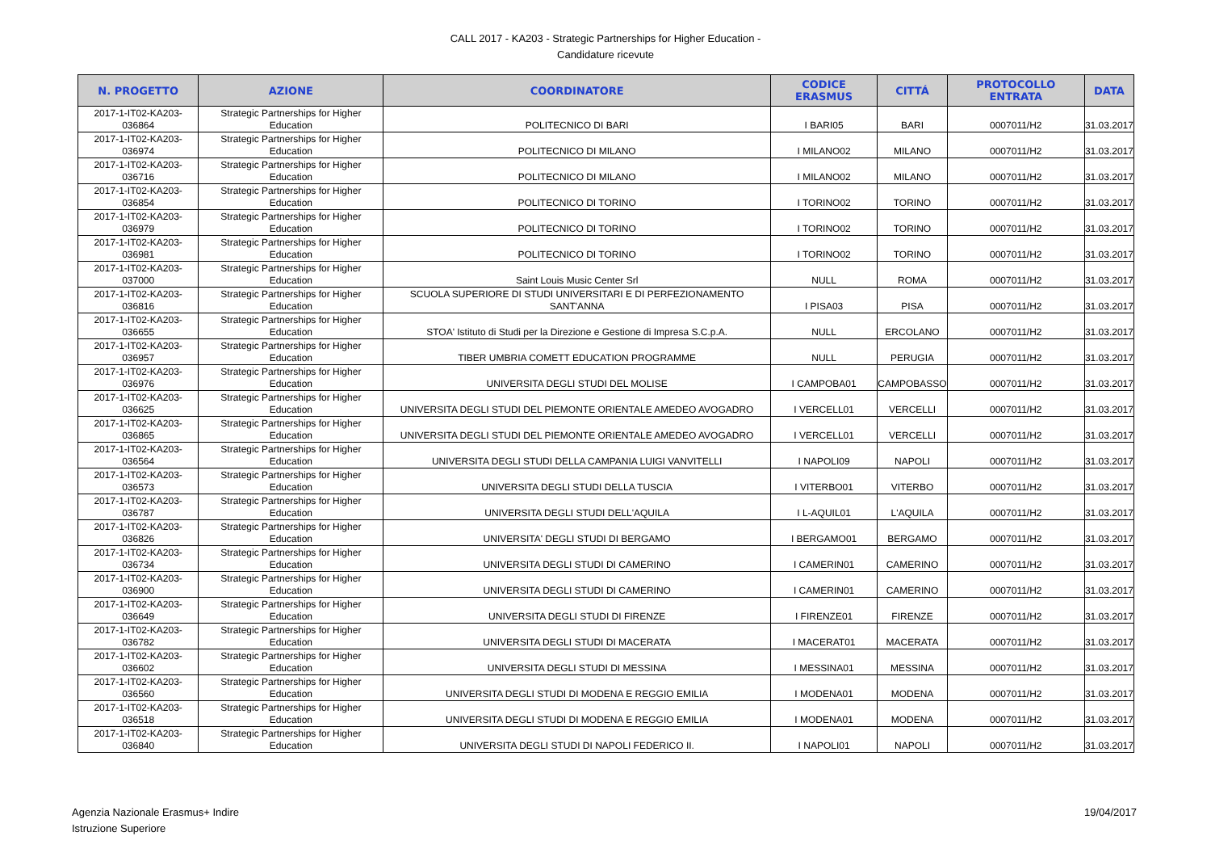CALL 2017 - KA203 - Strategic Partnerships for Higher Education -
Candidature ricevute
| N. PROGETTO | AZIONE | COORDINATORE | CODICE ERASMUS | CITTÁ | PROTOCOLLO ENTRATA | DATA |
| --- | --- | --- | --- | --- | --- | --- |
| 2017-1-IT02-KA203-036864 | Strategic Partnerships for Higher Education | POLITECNICO DI BARI | I BARI05 | BARI | 0007011/H2 | 31.03.2017 |
| 2017-1-IT02-KA203-036974 | Strategic Partnerships for Higher Education | POLITECNICO DI MILANO | I MILANO02 | MILANO | 0007011/H2 | 31.03.2017 |
| 2017-1-IT02-KA203-036716 | Strategic Partnerships for Higher Education | POLITECNICO DI MILANO | I MILANO02 | MILANO | 0007011/H2 | 31.03.2017 |
| 2017-1-IT02-KA203-036854 | Strategic Partnerships for Higher Education | POLITECNICO DI TORINO | I TORINO02 | TORINO | 0007011/H2 | 31.03.2017 |
| 2017-1-IT02-KA203-036979 | Strategic Partnerships for Higher Education | POLITECNICO DI TORINO | I TORINO02 | TORINO | 0007011/H2 | 31.03.2017 |
| 2017-1-IT02-KA203-036981 | Strategic Partnerships for Higher Education | POLITECNICO DI TORINO | I TORINO02 | TORINO | 0007011/H2 | 31.03.2017 |
| 2017-1-IT02-KA203-037000 | Strategic Partnerships for Higher Education | Saint Louis Music Center Srl | NULL | ROMA | 0007011/H2 | 31.03.2017 |
| 2017-1-IT02-KA203-036816 | Strategic Partnerships for Higher Education | SCUOLA SUPERIORE DI STUDI UNIVERSITARI E DI PERFEZIONAMENTO SANT'ANNA | I PISA03 | PISA | 0007011/H2 | 31.03.2017 |
| 2017-1-IT02-KA203-036655 | Strategic Partnerships for Higher Education | STOA' Istituto di Studi per la Direzione e Gestione di Impresa S.C.p.A. | NULL | ERCOLANO | 0007011/H2 | 31.03.2017 |
| 2017-1-IT02-KA203-036957 | Strategic Partnerships for Higher Education | TIBER UMBRIA COMETT EDUCATION PROGRAMME | NULL | PERUGIA | 0007011/H2 | 31.03.2017 |
| 2017-1-IT02-KA203-036976 | Strategic Partnerships for Higher Education | UNIVERSITA DEGLI STUDI DEL MOLISE | I CAMPOBA01 | CAMPOBASSO | 0007011/H2 | 31.03.2017 |
| 2017-1-IT02-KA203-036625 | Strategic Partnerships for Higher Education | UNIVERSITA DEGLI STUDI DEL PIEMONTE ORIENTALE AMEDEO AVOGADRO | I VERCELL01 | VERCELLI | 0007011/H2 | 31.03.2017 |
| 2017-1-IT02-KA203-036865 | Strategic Partnerships for Higher Education | UNIVERSITA DEGLI STUDI DEL PIEMONTE ORIENTALE AMEDEO AVOGADRO | I VERCELL01 | VERCELLI | 0007011/H2 | 31.03.2017 |
| 2017-1-IT02-KA203-036564 | Strategic Partnerships for Higher Education | UNIVERSITA DEGLI STUDI DELLA CAMPANIA LUIGI VANVITELLI | I NAPOLI09 | NAPOLI | 0007011/H2 | 31.03.2017 |
| 2017-1-IT02-KA203-036573 | Strategic Partnerships for Higher Education | UNIVERSITA DEGLI STUDI DELLA TUSCIA | I VITERBO01 | VITERBO | 0007011/H2 | 31.03.2017 |
| 2017-1-IT02-KA203-036787 | Strategic Partnerships for Higher Education | UNIVERSITA DEGLI STUDI DELL'AQUILA | I L-AQUIL01 | L'AQUILA | 0007011/H2 | 31.03.2017 |
| 2017-1-IT02-KA203-036826 | Strategic Partnerships for Higher Education | UNIVERSITA' DEGLI STUDI DI BERGAMO | I BERGAMO01 | BERGAMO | 0007011/H2 | 31.03.2017 |
| 2017-1-IT02-KA203-036734 | Strategic Partnerships for Higher Education | UNIVERSITA DEGLI STUDI DI CAMERINO | I CAMERIN01 | CAMERINO | 0007011/H2 | 31.03.2017 |
| 2017-1-IT02-KA203-036900 | Strategic Partnerships for Higher Education | UNIVERSITA DEGLI STUDI DI CAMERINO | I CAMERIN01 | CAMERINO | 0007011/H2 | 31.03.2017 |
| 2017-1-IT02-KA203-036649 | Strategic Partnerships for Higher Education | UNIVERSITA DEGLI STUDI DI FIRENZE | I FIRENZE01 | FIRENZE | 0007011/H2 | 31.03.2017 |
| 2017-1-IT02-KA203-036782 | Strategic Partnerships for Higher Education | UNIVERSITA DEGLI STUDI DI MACERATA | I MACERAT01 | MACERATA | 0007011/H2 | 31.03.2017 |
| 2017-1-IT02-KA203-036602 | Strategic Partnerships for Higher Education | UNIVERSITA DEGLI STUDI DI MESSINA | I MESSINA01 | MESSINA | 0007011/H2 | 31.03.2017 |
| 2017-1-IT02-KA203-036560 | Strategic Partnerships for Higher Education | UNIVERSITA DEGLI STUDI DI MODENA E REGGIO EMILIA | I MODENA01 | MODENA | 0007011/H2 | 31.03.2017 |
| 2017-1-IT02-KA203-036518 | Strategic Partnerships for Higher Education | UNIVERSITA DEGLI STUDI DI MODENA E REGGIO EMILIA | I MODENA01 | MODENA | 0007011/H2 | 31.03.2017 |
| 2017-1-IT02-KA203-036840 | Strategic Partnerships for Higher Education | UNIVERSITA DEGLI STUDI DI NAPOLI FEDERICO II. | I NAPOLI01 | NAPOLI | 0007011/H2 | 31.03.2017 |
Agenzia Nazionale Erasmus+ Indire
Istruzione Superiore
19/04/2017